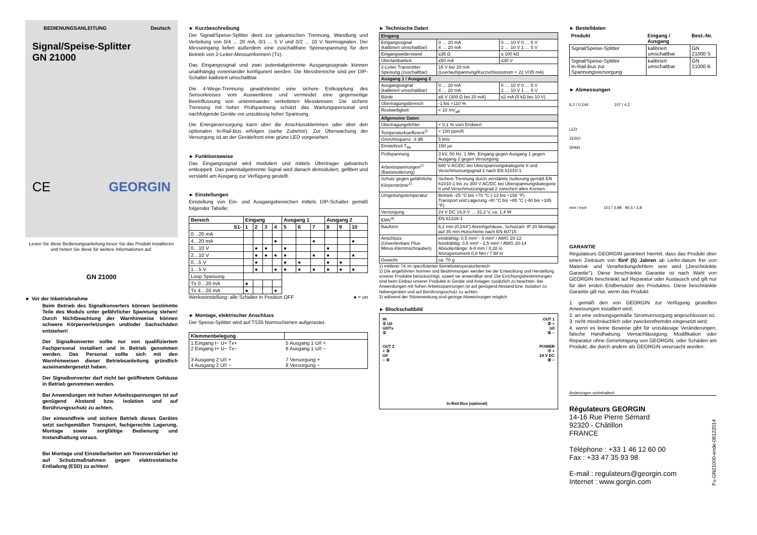BEDIENUNGSANLEITUNG Deutsch
Signal/Speise-Splitter
GN 21000
CE GEORGIN
Lesen Sie diese Bedienungsanleitung bevor Sie das Produkt installieren und heben Sie diese für weitere Informationen auf.
GN 21000
► Vor der Inbetriebnahme
Beim Betrieb des Signalkonverters können bestimmte Teile des Moduls unter gefährlicher Spannung stehen! Durch Nichtbeachtung der Warnhinweise können schwere Körperverletzungen und/oder Sachschäden entstehen!
Der Signalkonverter sollte nur von qualifiziertem Fachpersonal installiert und in Betrieb genommen werden. Das Personal sollte sich mit den Warnhinweisen dieser Betriebsanleitung gründlich auseinandergesetzt haben.
Der Signalkonverter darf nicht bei geöffnetem Gehäuse in Betrieb genommen werden.
Bei Anwendungen mit hohen Arbeitsspannungen ist auf genügend Abstand bzw. Isolation und auf Berührungsschutz zu achten.
Der einwandfreie und sichere Betrieb dieses Gerätes setzt sachgemäßen Transport, fachgerechte Lagerung, Montage sowie sorgfältige Bedienung und Instandhaltung voraus.
Bei Montage und Einstellarbeiten am Trennverstärker ist auf Schutzmaßnahmen gegen elektrostatische Entladung (ESD) zu achten!
► Kurzbeschreibung
Der Signal/Speise-Splitter dient zur galvanischen Trennung, Wandlung und Verteilung von 0/4 ... 20 mA, 0/1 ... 5 V und 0/2 ... 10 V Normsignalen. Der Messeingang liefert außerdem eine zuschaltbare Speisespannung für den Betrieb von 2-Leiter-Messumformern (Tx).
Das Eingangssignal und zwei potentialgetrennte Ausgangssignale können unabhängig voneinander konfiguriert werden. Die Messbereiche sind per DIP-Schalter kalibriert umschaltbar.
Die 4-Wege-Trennung gewährleistet eine sichere Entkopplung des Sensorkreises vom Auswertkreis und vermeidet eine gegenseitige Beeinflussung von untereinander verketteten Messkreisen. Die sichere Trennung mit hoher Prüfspannung schützt das Wartungspersonal und nachfolgende Geräte vor unzulässig hoher Spannung.
Die Energieversorgung kann über die Anschlussklemmen oder über den optionalen In-Rail-Bus erfolgen (siehe Zubehör). Zur Überwachung der Versorgung ist an der Gerätefront eine grüne LED vorgesehen.
► Funktionsweise
Das Eingangssignal wird moduliert und mittels Übertrager galvanisch entkoppelt. Das potentialgetrennte Signal wird danach demoduliert, gefiltert und verstärkt am Ausgang zur Verfügung gestellt.
► Einstellungen
Einstellung von Ein- und Ausgangsbereichen mittels DIP-Schalter gemäß folgender Tabelle:
| Bereich | Eingang | | | | Ausgang 1 | | | Ausgang 2 | | |
| --- | --- | --- | --- | --- | --- | --- | --- | --- | --- | --- |
| S1- | 1 | 2 | 3 | 4 | 5 | 6 | 7 | 8 | 9 | 10 |
| 0…20 mA | | | | | | | | | | |
| 4…20 mA | | | | ● | | | ● | | | ● |
| 0…10 V | | ● | ● | | ● | | | ● | | |
| 2…10 V | | ● | ● | ● | ● | | ● | ● | | ● |
| 0…5 V | | ● | | | ● | ● | | ● | ● | |
| 1…5 V | | ● | | ● | ● | ● | ● | ● | ● | ● |
| Loop Speisung | | | | | | | | | | |
| Tx 0…20 mA | ● | | | | | | | | | |
| Tx 4…20 mA | ● | | | ● | | | | | | |
Werkseinstellung: alle Schalter in Position OFF ● = on
► Montage, elektrischer Anschluss
Der Speise-Splitter wird auf TS35 Normschienen aufgerastet.
| Klemmenbelegung | |
| --- | --- |
| 1 Eingang I− U+ Tx+ 2 Eingang I+ U− Tx− 3 Ausgang 2 U/I + 4 Ausgang 2 U/I − | 5 Ausgang 1 U/I + 6 Ausgang 1 U/I − 7 Versorgung + 8 Versorgung − |
► Technische Daten
| Eingang | | |
| Eingangssignal (kalibriert umschaltbar) | 0 … 20 mA 4 … 20 mA | 0 … 10 V 0 … 5 V 2 … 10 V 1 … 5 V |
| Eingangswiderstand | ≤35 Ω | ≥ 100 kΩ |
| Überlastbarkeit | ≤50 mA | ≤30 V |
| 2-Leiter Transmitter Speisung (zuschaltbar) | 16 V bei 20 mA (Leerlaufspannung/Kurzschlussstrom < 22 V/35 mA) | |
| Ausgang 1 / Ausgang 2 | | |
| Ausgangssignal (kalibriert umschaltbar) | 0 … 20 mA 4 … 20 mA | 0 … 10 V 0 … 5 V 2 … 10 V 1 … 5 V |
| Bürde | ≤6 V (300 Ω bei 20 mA) | ≤2 mA (5 kΩ bei 10 V) |
| Übertragungsbereich | -1 bis +110 % | |
| Restwelligkeit | < 10 mV<sub>eff</sub> | |
| Allgemeine Daten | | |
| Übertragungsfehler | < 0,1 % vom Endwert | |
| Temperaturkoeffizient<sup>1)</sup> | < 100 ppm/K | |
| Grenzfrequenz -3 dB | 5 kHz | |
| Einstellzeit T<sub>99</sub> | 150 µs | |
| Prüfspannung | 3 kV, 50 Hz, 1 Min. Eingang gegen Ausgang 1 gegen Ausgang 2 gegen Versorgung | |
| Arbeitsspannungen<sup>2)</sup> (Basisisolierung) | 600 V AC/DC bei Überspannungskategorie II und Verschmutzungsgrad 2 nach EN 61010-1 | |
| Schutz gegen gefährliche Körperströme<sup>2)</sup> | Sichere Trennung durch verstärkte Isolierung gemäß EN 61010-1 bis zu 300 V AC/DC bei Überspannungskategorie II und Verschmutzungsgrad 2 zwischen allen Kreisen. | |
| Umgebungstemperatur | Betrieb -25 °C bis +70 °C (-13 bis +158 °F) Transport und Lagerung -40 °C bis +85 °C (-40 bis +185 °F) | |
| Versorgung | 24 V DC 16,8 V … 31,2 V, ca. 1,4 W | |
| EMV<sup>3)</sup> | EN 61326-1 | |
| Bauform | 6,2 mm (0,244") Anreihgehäuse, Schutzart: IP 20 Montage auf 35 mm Hutschiene nach EN 60715 | |
| Anschluss (Unverlierbare Plus-Minus-Klemmschrauben) | eindrähtig: 0,5 mm² - 4 mm² / AWG 20-12 feindrähtig: 0,5 mm² - 2,5 mm² / AWG 20-14 Abisolierlänge: 6-8 mm / 0,28 in Anzugsmoment 0,8 Nm / 7 lbf in | |
| Gewicht | ca. 70 g | |
1) mittlerer TK im spezifizierten Betriebstemperaturbereich
2) Die angeführten Normen und Bestimmungen werden bei der Entwicklung und Herstellung unserer Produkte berücksichtigt, soweit sie anwendbar sind. Die Errichtungsbestimmungen sind beim Einbau unserer Produkte in Geräte und Anlagen zusätzlich zu beachten. Bei Anwendungen mit hohen Arbeitsspannungen ist auf genügend Abstand bzw. Isolation zu Nebengeräten und auf Berührungsschutz zu achten.
3) während der Störeinwirkung sind geringe Abweichungen möglich
► Blockschaltbild
IN
① U/I
U/I/Tx
②
OUT 2
+ ③
U/I
− ④
In-Rail-Bus (optional) OUT 1
⑤ +
U/I
⑥ −
POWER
⑦ +
24 V DC
⑧ −
► Bestelldaten
| Produkt | Eingang / Ausgang | Best.-Nr. |
| --- | --- | --- |
| Signal/Speise-Splitter | kalibriert umschaltbar | GN 21000 S |
| Signal/Speise-Splitter In-Rail-Bus zur Spannungsversorgung | kalibriert umschaltbar | GN 21000 B |
► Abmessungen
6,2 / 0,244 107 / 4,2
LED
ZERO
SPAN
mm / inch 101 / 3,98 96,5 / 3,8
GARANTIE
Régulateurs GEORGIN garantiert hiermit, dass das Produkt über einen Zeitraum von fünf (5) Jahren ab Liefer-datum frei von Material- und Verarbeitungsfehlern sein wird („beschränkte Garantie"). Diese beschränkte Garantie ist nach Wahl von GEORGIN beschränkt auf Reparatur oder Austausch und gilt nur für den ersten Endbenutzer des Produktes. Diese beschränkte Garantie gilt nur, wenn das Produkt:
1. gemäß den von GEORGIN zur Verfügung gestellten Anweisungen installiert wird;
2. an eine ordnungsgemäße Stromversorgung angeschlossen ist;
3. nicht missbräuchlich oder zweckentfremdet eingesetzt wird;
4. wenn es keine Beweise gibt für unzulässige Veränderungen, falsche Handhabung, Vernachlässigung, Modifikation oder Reparatur ohne Genehmigung von GEORGIN, oder Schäden am Produkt, die durch andere als GEORGIN verursacht wurden.
Änderungen vorbehalten!
Régulateurs GEORGIN
14-16 Rue Pierre Sémard
92320 - Châtillon
FRANCE
Téléphone : +33 1 46 12 60 00
Fax : +33 47 35 93 98
E-mail : regulateurs@georgin.com
Internet : www.gorgin.com
Fu-GN21000-ende-08122014